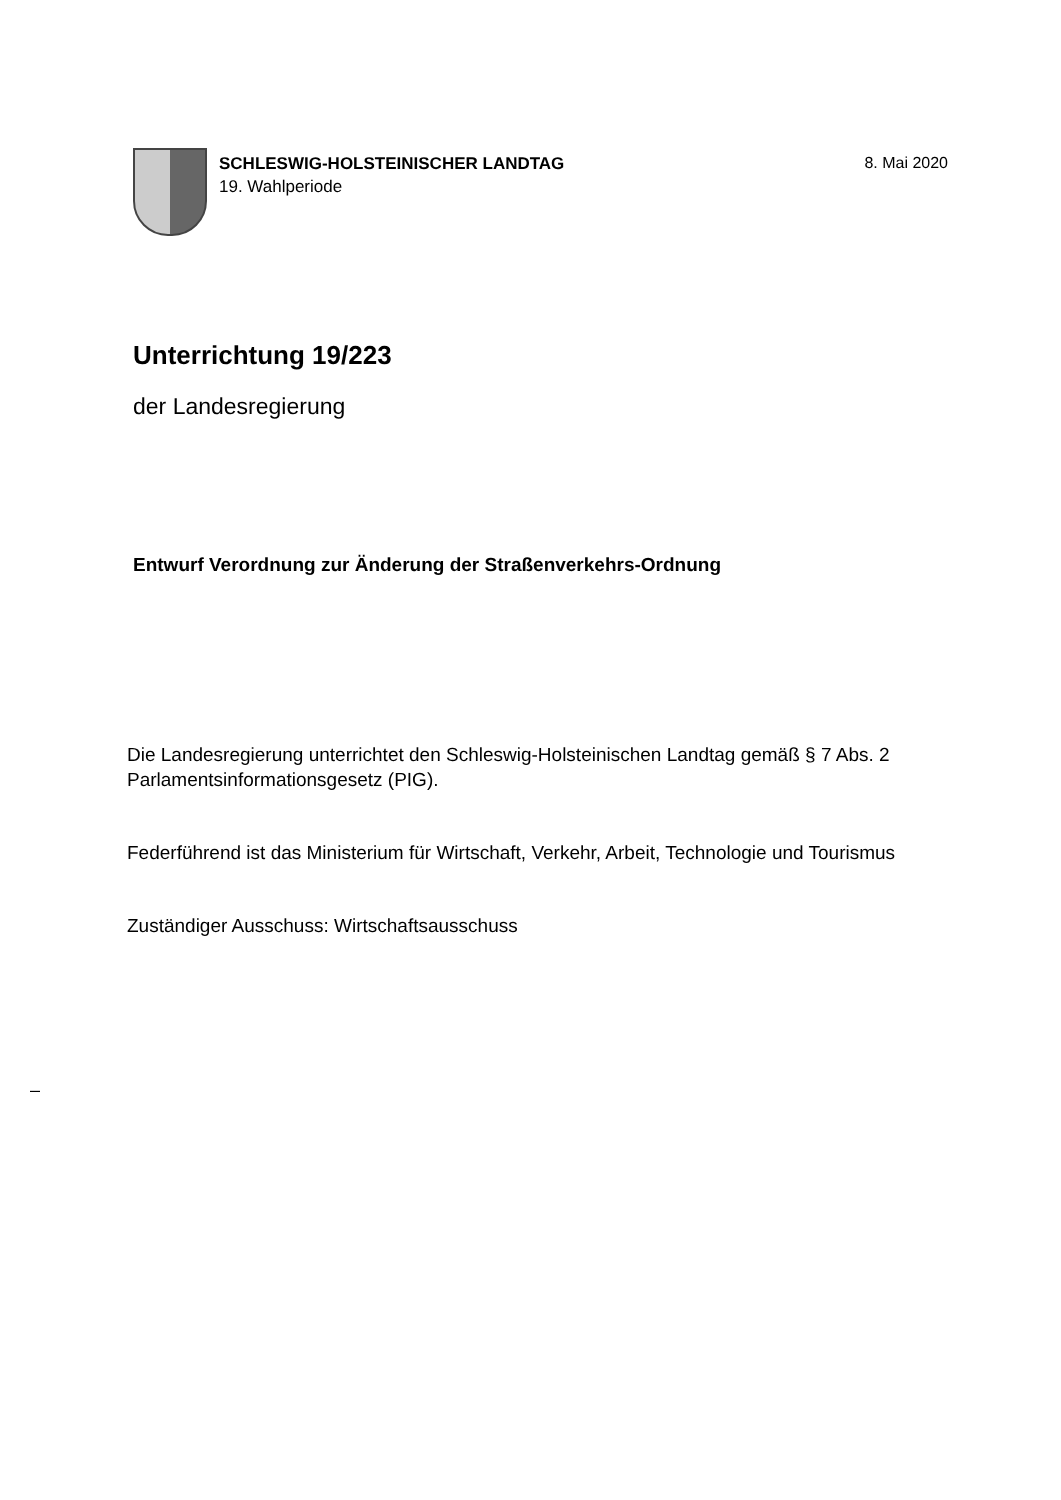SCHLESWIG-HOLSTEINISCHER LANDTAG
19. Wahlperiode
8. Mai 2020
Unterrichtung 19/223
der Landesregierung
Entwurf Verordnung zur Änderung der Straßenverkehrs-Ordnung
Die Landesregierung unterrichtet den Schleswig-Holsteinischen Landtag gemäß § 7 Abs. 2 Parlamentsinformationsgesetz (PIG).
Federführend ist das Ministerium für Wirtschaft, Verkehr, Arbeit, Technologie und Tourismus
Zuständiger Ausschuss: Wirtschaftsausschuss
–